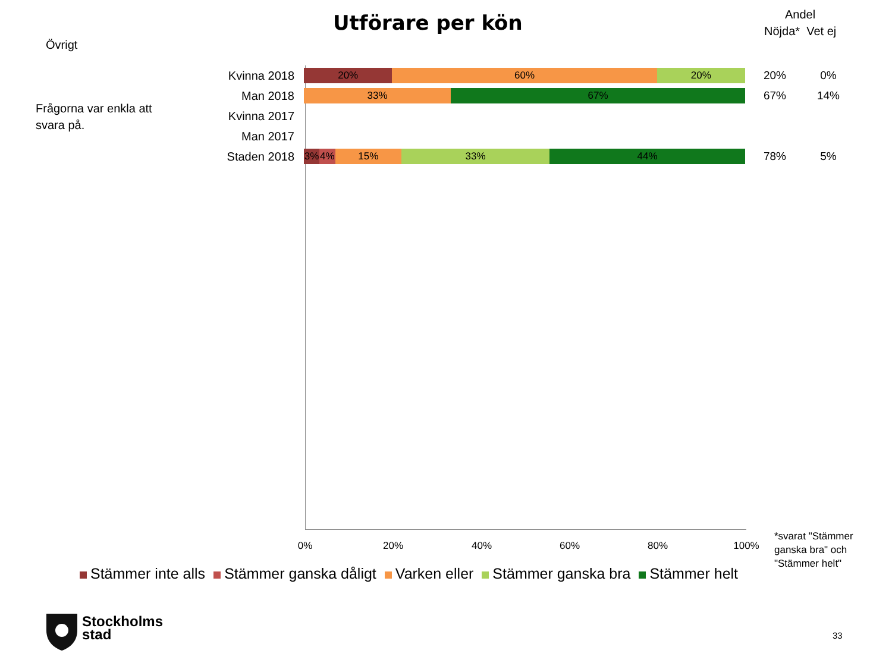Utförare per kön
Andel
Nöjda* Vet ej
Övrigt
Frågorna var enkla att svara på.
Kvinna 2018
20% 60% 20%
20% 0%
Man 2018
33% 67%
67% 14%
Kvinna 2017
Man 2017
Staden 2018
3% 4% 15% 33% 44%
78% 5%
0% 20% 40% 60% 80% 100%
*svarat "Stämmer ganska bra" och "Stämmer helt"
Stämmer inte alls Stämmer ganska dåligt Varken eller Stämmer ganska bra Stämmer helt
Stockholms
stad
33